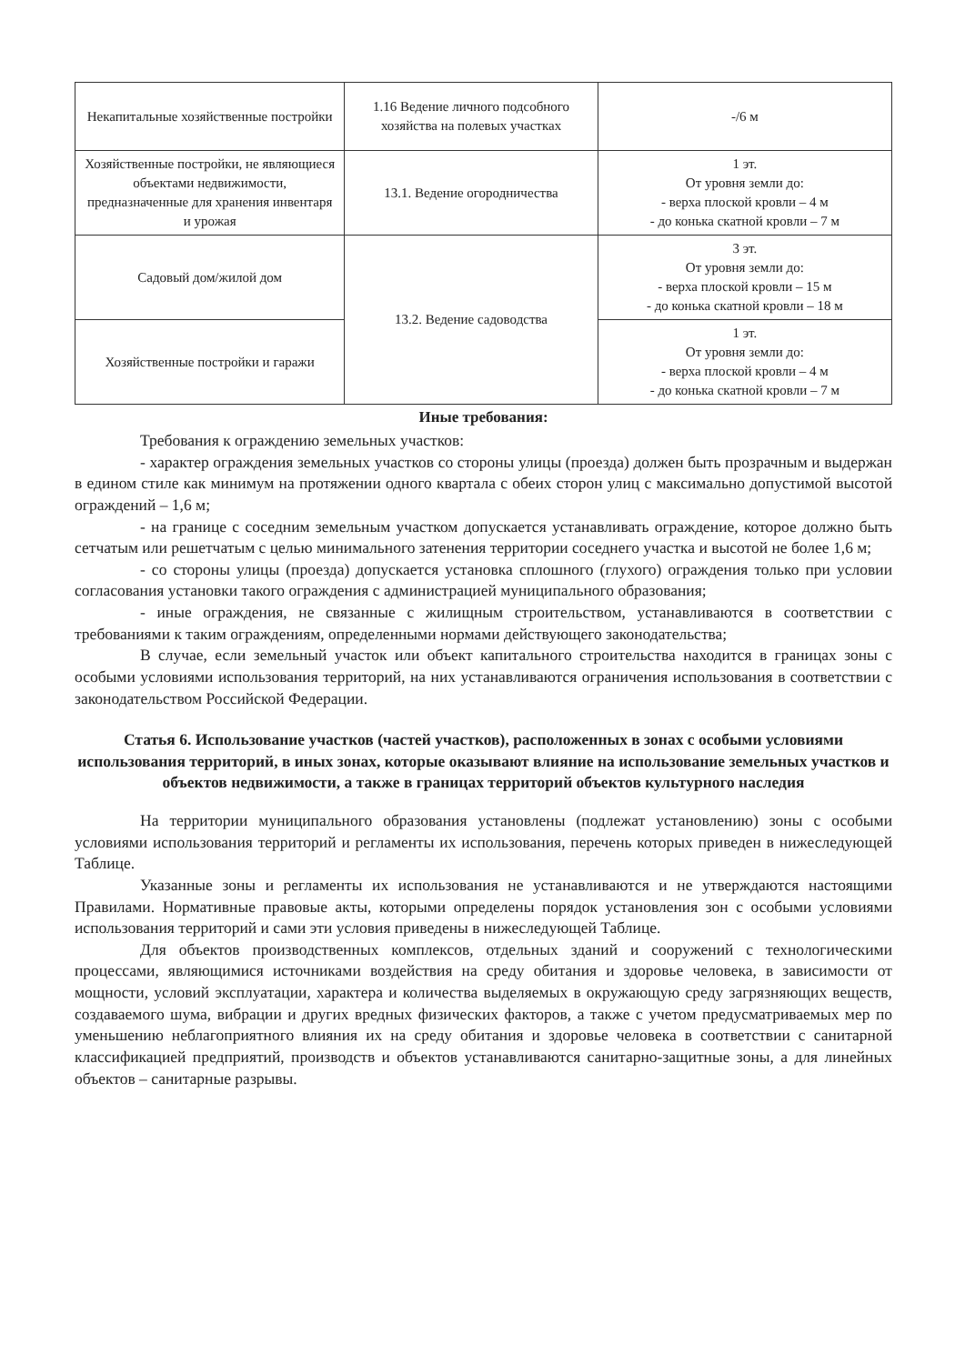| Некапитальные хозяйственные постройки | 1.16 Ведение личного подсобного хозяйства на полевых участках | -/6 м |
| Хозяйственные постройки, не являющиеся объектами недвижимости, предназначенные для хранения инвентаря и урожая | 13.1. Ведение огородничества | 1 эт. От уровня земли до: - верха плоской кровли – 4 м - до конька скатной кровли – 7 м |
| Садовый дом/жилой дом | 13.2. Ведение садоводства | 3 эт. От уровня земли до: - верха плоской кровли – 15 м - до конька скатной кровли – 18 м |
| Хозяйственные постройки и гаражи | | 1 эт. От уровня земли до: - верха плоской кровли – 4 м - до конька скатной кровли – 7 м |
Иные требования:
Требования к ограждению земельных участков:
- характер ограждения земельных участков со стороны улицы (проезда) должен быть прозрачным и выдержан в едином стиле как минимум на протяжении одного квартала с обеих сторон улиц с максимально допустимой высотой ограждений – 1,6 м;
- на границе с соседним земельным участком допускается устанавливать ограждение, которое должно быть сетчатым или решетчатым с целью минимального затенения территории соседнего участка и высотой не более 1,6 м;
- со стороны улицы (проезда) допускается установка сплошного (глухого) ограждения только при условии согласования установки такого ограждения с администрацией муниципального образования;
- иные ограждения, не связанные с жилищным строительством, устанавливаются в соответствии с требованиями к таким ограждениям, определенными нормами действующего законодательства;
В случае, если земельный участок или объект капитального строительства находится в границах зоны с особыми условиями использования территорий, на них устанавливаются ограничения использования в соответствии с законодательством Российской Федерации.
Статья 6. Использование участков (частей участков), расположенных в зонах с особыми условиями использования территорий, в иных зонах, которые оказывают влияние на использование земельных участков и объектов недвижимости, а также в границах территорий объектов культурного наследия
На территории муниципального образования установлены (подлежат установлению) зоны с особыми условиями использования территорий и регламенты их использования, перечень которых приведен в нижеследующей Таблице.
Указанные зоны и регламенты их использования не устанавливаются и не утверждаются настоящими Правилами. Нормативные правовые акты, которыми определены порядок установления зон с особыми условиями использования территорий и сами эти условия приведены в нижеследующей Таблице.
Для объектов производственных комплексов, отдельных зданий и сооружений с технологическими процессами, являющимися источниками воздействия на среду обитания и здоровье человека, в зависимости от мощности, условий эксплуатации, характера и количества выделяемых в окружающую среду загрязняющих веществ, создаваемого шума, вибрации и других вредных физических факторов, а также с учетом предусматриваемых мер по уменьшению неблагоприятного влияния их на среду обитания и здоровье человека в соответствии с санитарной классификацией предприятий, производств и объектов устанавливаются санитарно-защитные зоны, а для линейных объектов – санитарные разрывы.